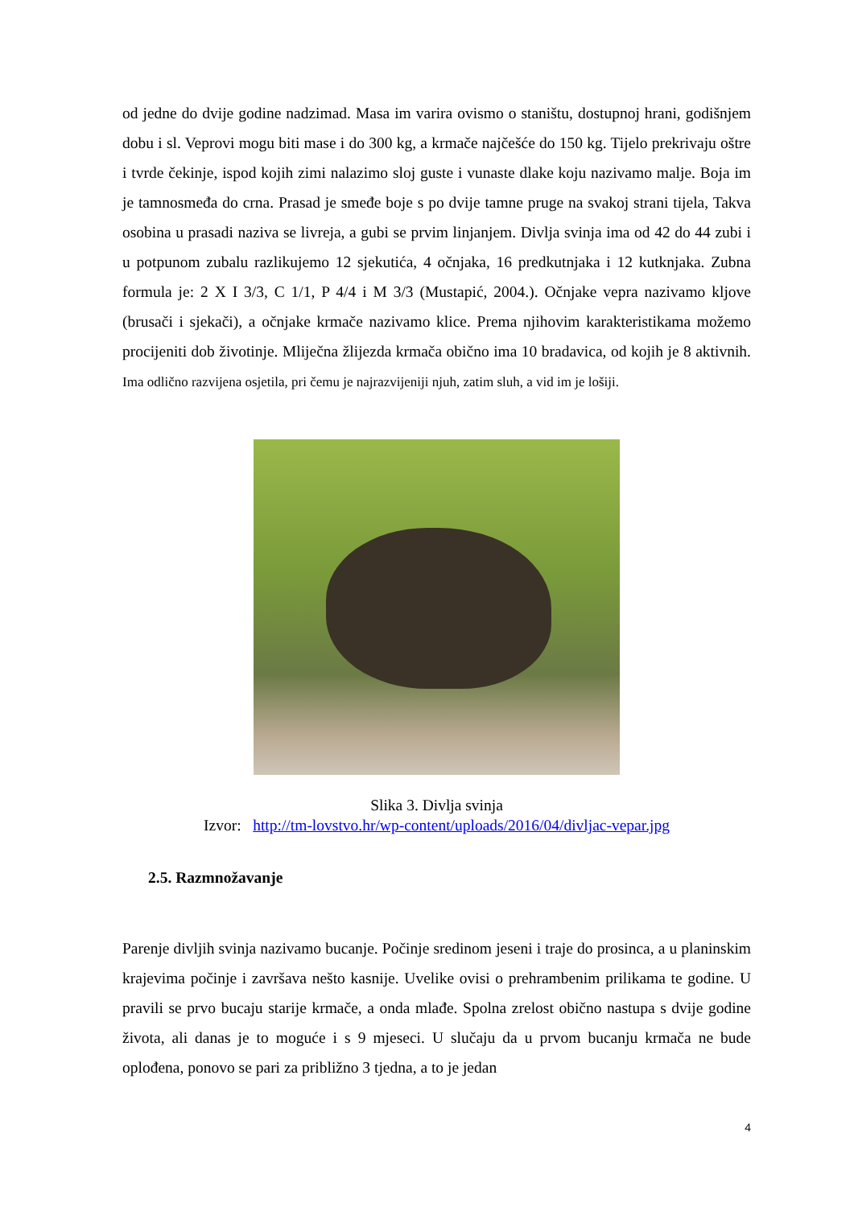od jedne do dvije godine nadzimad. Masa im varira ovismo o staništu, dostupnoj hrani, godišnjem dobu i sl. Veprovi mogu biti mase i do 300 kg, a krmače najčešće do 150 kg. Tijelo prekrivaju oštre i tvrde čekinje, ispod kojih zimi nalazimo sloj guste i vunaste dlake koju nazivamo malje. Boja im je tamnosmeđa do crna. Prasad je smeđe boje s po dvije tamne pruge na svakoj strani tijela, Takva osobina u prasadi naziva se livreja, a gubi se prvim linjanjem. Divlja svinja ima od 42 do 44 zubi i u potpunom zubalu razlikujemo 12 sjekutića, 4 očnjaka, 16 predkutnjaka i 12 kutknjaka. Zubna formula je: 2 X I 3/3, C 1/1, P 4/4 i M 3/3 (Mustapić, 2004.). Očnjake vepra nazivamo kljove (brusači i sjekači), a očnjake krmače nazivamo klice. Prema njihovim karakteristikama možemo procijeniti dob životinje. Mliječna žlijezda krmača obično ima 10 bradavica, od kojih je 8 aktivnih. Ima odlično razvijena osjetila, pri čemu je najrazvijeniji njuh, zatim sluh, a vid im je lošiji.
Slika 3. Divlja svinja
Izvor: http://tm-lovstvo.hr/wp-content/uploads/2016/04/divljac-vepar.jpg
2.5. Razmnožavanje
Parenje divljih svinja nazivamo bucanje. Počinje sredinom jeseni i traje do prosinca, a u planinskim krajevima počinje i završava nešto kasnije. Uvelike ovisi o prehrambenim prilikama te godine. U pravili se prvo bucaju starije krmače, a onda mlađe. Spolna zrelost obično nastupa s dvije godine života, ali danas je to moguće i s 9 mjeseci. U slučaju da u prvom bucanju krmača ne bude oplođena, ponovo se pari za približno 3 tjedna, a to je jedan
4